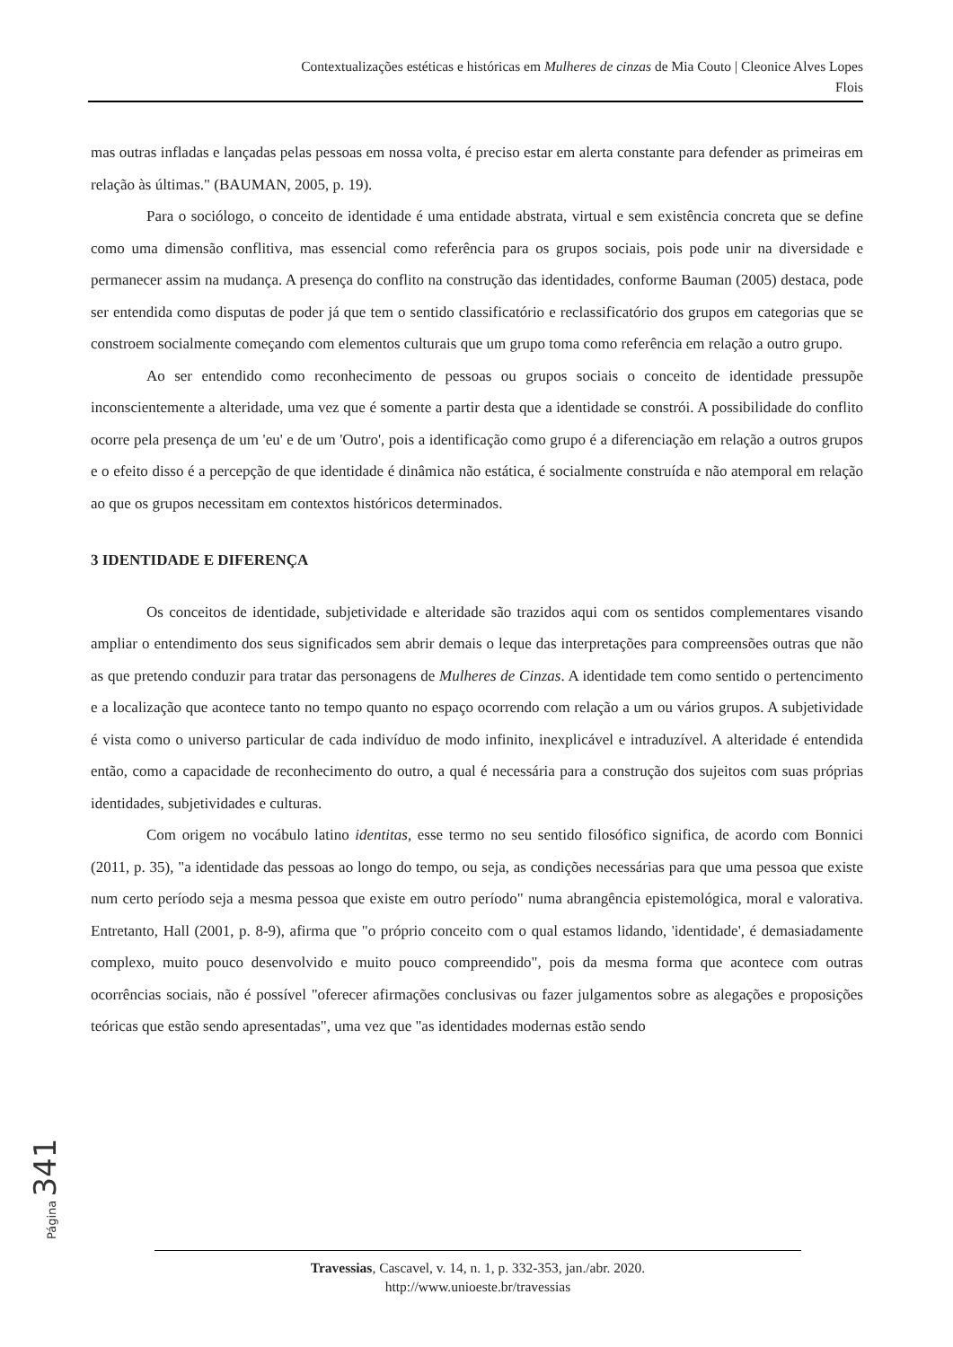Contextualizações estéticas e históricas em Mulheres de cinzas de Mia Couto | Cleonice Alves Lopes
Flois
mas outras infladas e lançadas pelas pessoas em nossa volta, é preciso estar em alerta constante para defender as primeiras em relação às últimas." (BAUMAN, 2005, p. 19).
Para o sociólogo, o conceito de identidade é uma entidade abstrata, virtual e sem existência concreta que se define como uma dimensão conflitiva, mas essencial como referência para os grupos sociais, pois pode unir na diversidade e permanecer assim na mudança. A presença do conflito na construção das identidades, conforme Bauman (2005) destaca, pode ser entendida como disputas de poder já que tem o sentido classificatório e reclassificatório dos grupos em categorias que se constroem socialmente começando com elementos culturais que um grupo toma como referência em relação a outro grupo.
Ao ser entendido como reconhecimento de pessoas ou grupos sociais o conceito de identidade pressupõe inconscientemente a alteridade, uma vez que é somente a partir desta que a identidade se constrói. A possibilidade do conflito ocorre pela presença de um 'eu' e de um 'Outro', pois a identificação como grupo é a diferenciação em relação a outros grupos e o efeito disso é a percepção de que identidade é dinâmica não estática, é socialmente construída e não atemporal em relação ao que os grupos necessitam em contextos históricos determinados.
3 IDENTIDADE E DIFERENÇA
Os conceitos de identidade, subjetividade e alteridade são trazidos aqui com os sentidos complementares visando ampliar o entendimento dos seus significados sem abrir demais o leque das interpretações para compreensões outras que não as que pretendo conduzir para tratar das personagens de Mulheres de Cinzas. A identidade tem como sentido o pertencimento e a localização que acontece tanto no tempo quanto no espaço ocorrendo com relação a um ou vários grupos. A subjetividade é vista como o universo particular de cada indivíduo de modo infinito, inexplicável e intraduzível. A alteridade é entendida então, como a capacidade de reconhecimento do outro, a qual é necessária para a construção dos sujeitos com suas próprias identidades, subjetividades e culturas.
Com origem no vocábulo latino identitas, esse termo no seu sentido filosófico significa, de acordo com Bonnici (2011, p. 35), "a identidade das pessoas ao longo do tempo, ou seja, as condições necessárias para que uma pessoa que existe num certo período seja a mesma pessoa que existe em outro período" numa abrangência epistemológica, moral e valorativa. Entretanto, Hall (2001, p. 8-9), afirma que "o próprio conceito com o qual estamos lidando, 'identidade', é demasiadamente complexo, muito pouco desenvolvido e muito pouco compreendido", pois da mesma forma que acontece com outras ocorrências sociais, não é possível "oferecer afirmações conclusivas ou fazer julgamentos sobre as alegações e proposições teóricas que estão sendo apresentadas", uma vez que "as identidades modernas estão sendo
Página 341
Travessias, Cascavel, v. 14, n. 1, p. 332-353, jan./abr. 2020.
http://www.unioeste.br/travessias